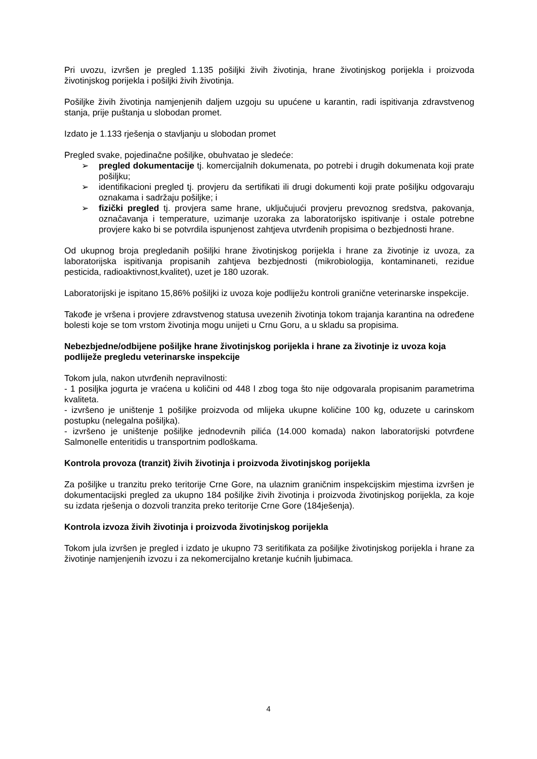Pri uvozu, izvršen je pregled 1.135 pošiljki živih životinja, hrane životinjskog porijekla i proizvoda životinjskog porijekla i pošiljki živih životinja.
Pošiljke živih životinja namjenjenih daljem uzgoju su upućene u karantin, radi ispitivanja zdravstvenog stanja, prije puštanja u slobodan promet.
Izdato je 1.133 rješenja o stavljanju u slobodan promet
Pregled svake, pojedinačne pošiljke, obuhvatao je sledeće:
➢ pregled dokumentacije tj. komercijalnih dokumenata, po potrebi i drugih dokumenata koji prate pošiljku;
➢ identifikacioni pregled tj. provjeru da sertifikati ili drugi dokumenti koji prate pošiljku odgovaraju oznakama i sadržaju pošiljke; i
➢ fizički pregled tj. provjera same hrane, uključujući provjeru prevoznog sredstva, pakovanja, označavanja i temperature, uzimanje uzoraka za laboratorijsko ispitivanje i ostale potrebne provjere kako bi se potvrdila ispunjenost zahtjeva utvrđenih propisima o bezbjednosti hrane.
Od ukupnog broja pregledanih pošiljki hrane životinjskog porijekla i hrane za životinje iz uvoza, za laboratorijska ispitivanja propisanih zahtjeva bezbjednosti (mikrobiologija, kontaminaneti, rezidue pesticida, radioaktivnost,kvalitet), uzet je 180 uzorak.
Laboratorijski je ispitano 15,86% pošiljki iz uvoza koje podliježu kontroli granične veterinarske inspekcije.
Takođe je vršena i provjere zdravstvenog statusa uvezenih životinja tokom trajanja karantina na određene bolesti koje se tom vrstom životinja mogu unijeti u Crnu Goru, a u skladu sa propisima.
Nebezbjedne/odbijene pošiljke hrane životinjskog porijekla i hrane za životinje iz uvoza koja podliježe pregledu veterinarske inspekcije
Tokom jula, nakon utvrđenih nepravilnosti:
- 1 posiljka jogurta je vraćena u količini od 448 l zbog toga što nije odgovarala propisanim parametrima kvaliteta.
- izvršeno je uništenje 1 pošiljke proizvoda od mlijeka ukupne količine 100 kg, oduzete u carinskom postupku (nelegalna pošiljka).
- izvršeno je uništenje pošiljke jednodevnih pilića (14.000 komada) nakon laboratorijski potvrđene Salmonelle enteritidis u transportnim podloškama.
Kontrola provoza (tranzit) živih životinja i proizvoda životinjskog porijekla
Za pošiljke u tranzitu preko teritorije Crne Gore, na ulaznim graničnim inspekcijskim mjestima izvršen je dokumentacijski pregled za ukupno 184 pošiljke živih životinja i proizvoda životinjskog porijekla, za koje su izdata rješenja o dozvoli tranzita preko teritorije Crne Gore (184ješenja).
Kontrola izvoza živih životinja i proizvoda životinjskog porijekla
Tokom jula izvršen je pregled i izdato je ukupno 73 seritifikata za pošiljke životinjskog porijekla i hrane za životinje namjenjenih izvozu i za nekomercijalno kretanje kućnih ljubimaca.
4